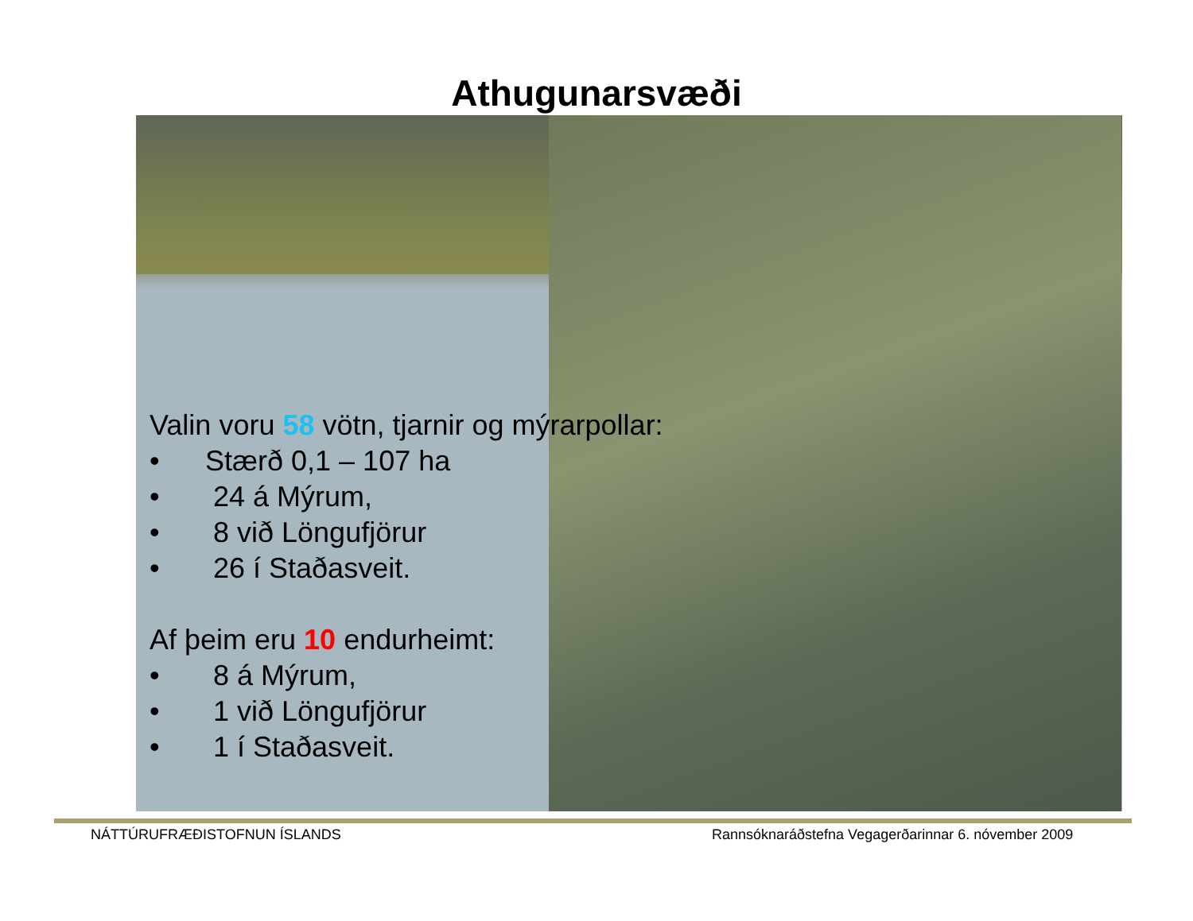Athugunarsvæði
Valin voru 58 vötn, tjarnir og mýrarpollar:
• Stærð 0,1 – 107 ha
• 24 á Mýrum,
• 8 við Löngufjörur
• 26 í Staðasveit.
Af þeim eru 10 endurheimt:
• 8 á Mýrum,
• 1 við Löngufjörur
• 1 í Staðasveit.
NÁTTÚRUFRÆÐISTOFNUN ÍSLANDS
Rannsóknaráðstefna Vegagerðarinnar 6. nóvember 2009